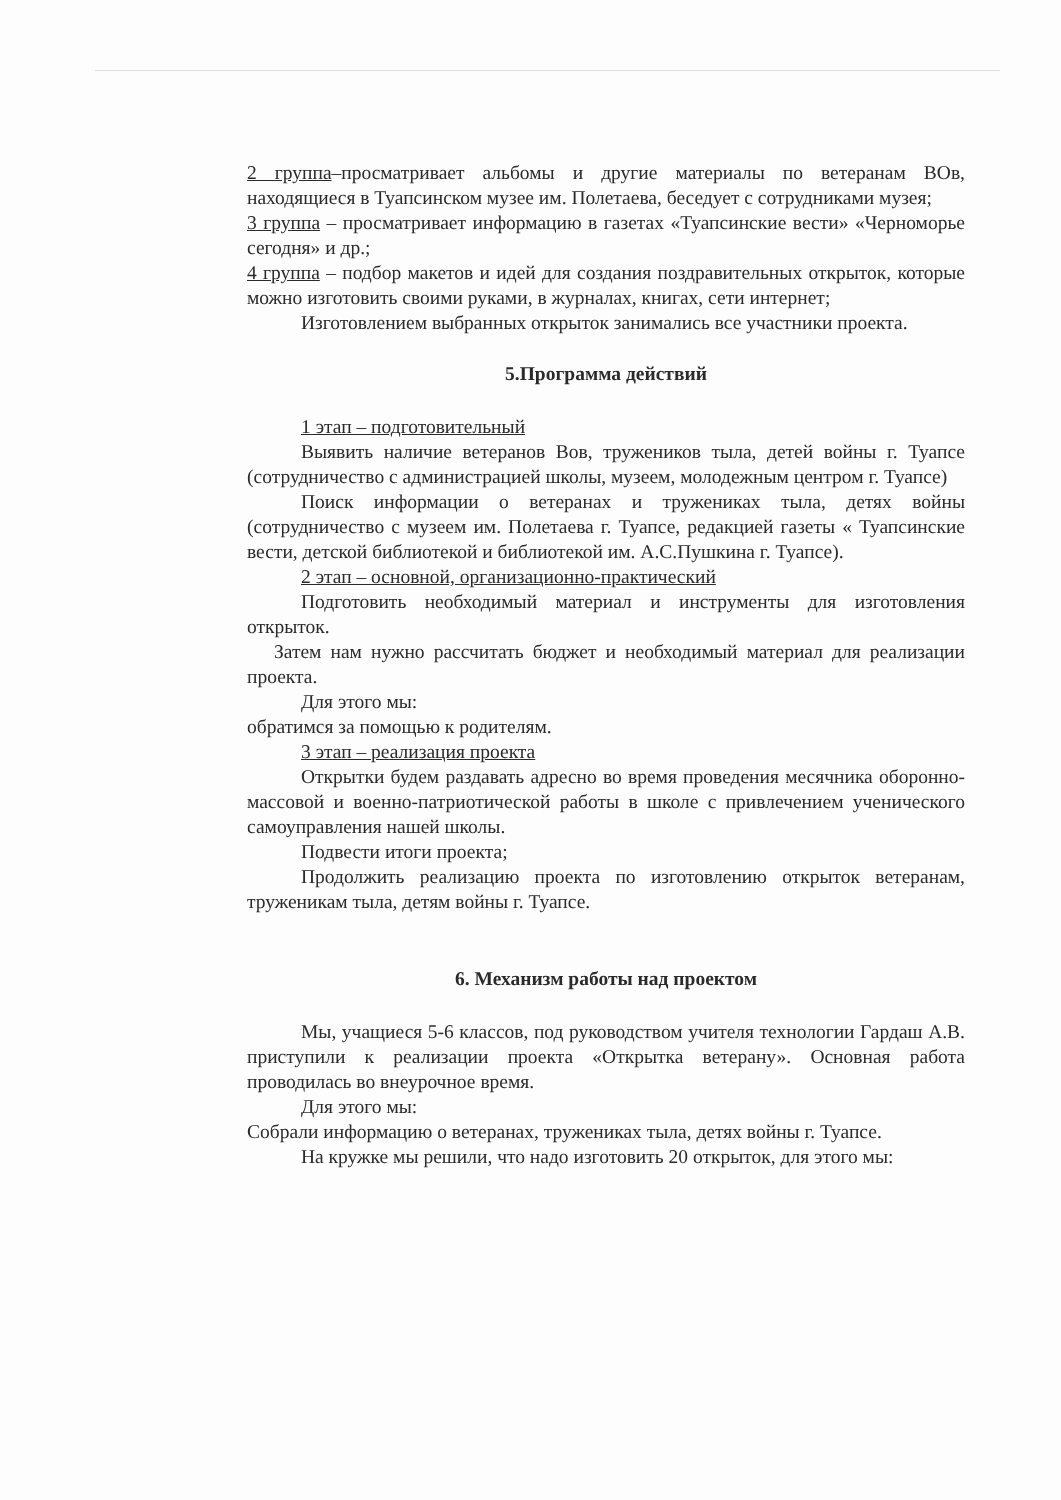2 группа–просматривает альбомы и другие материалы по ветеранам ВОв, находящиеся в Туапсинском музее им. Полетаева, беседует с сотрудниками музея;
3 группа – просматривает информацию в газетах «Туапсинские вести» «Черноморье сегодня» и др.;
4 группа – подбор макетов и идей для создания поздравительных открыток, которые можно изготовить своими руками, в журналах, книгах, сети интернет;
Изготовлением выбранных открыток занимались все участники проекта.
5.Программа действий
1 этап – подготовительный
Выявить наличие ветеранов Вов, тружеников тыла, детей войны г. Туапсе (сотрудничество с администрацией школы, музеем, молодежным центром г. Туапсе)
Поиск информации о ветеранах и тружениках тыла, детях войны (сотрудничество с музеем им. Полетаева г. Туапсе, редакцией газеты « Туапсинские вести, детской библиотекой и библиотекой им. А.С.Пушкина г. Туапсе).
2 этап – основной, организационно-практический
Подготовить необходимый материал и инструменты для изготовления открыток.
Затем нам нужно рассчитать бюджет и необходимый материал для реализации проекта.
Для этого мы:
обратимся за помощью к родителям.
3 этап – реализация проекта
Открытки будем раздавать адресно во время проведения месячника оборонно-массовой и военно-патриотической работы в школе с привлечением ученического самоуправления нашей школы.
Подвести итоги проекта;
Продолжить реализацию проекта по изготовлению открыток ветеранам, труженикам тыла, детям войны г. Туапсе.
6. Механизм работы над проектом
Мы, учащиеся 5-6 классов, под руководством учителя технологии Гардаш А.В. приступили к реализации проекта «Открытка ветерану». Основная работа проводилась во внеурочное время.
Для этого мы:
Собрали информацию о ветеранах, тружениках тыла, детях войны г. Туапсе.
На кружке мы решили, что надо изготовить 20 открыток, для этого мы: